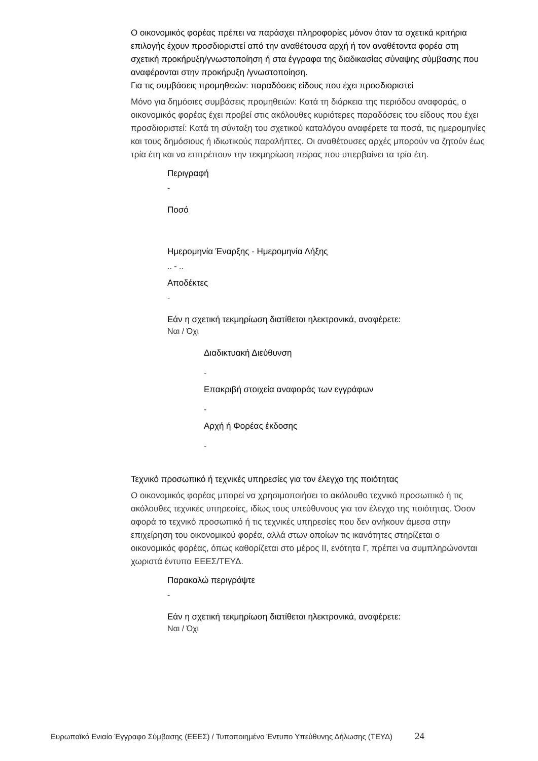Ο οικονομικός φορέας πρέπει να παράσχει πληροφορίες μόνον όταν τα σχετικά κριτήρια επιλογής έχουν προσδιοριστεί από την αναθέτουσα αρχή ή τον αναθέτοντα φορέα στη σχετική προκήρυξη/γνωστοποίηση ή στα έγγραφα της διαδικασίας σύναψης σύμβασης που αναφέρονται στην προκήρυξη /γνωστοποίηση.
Για τις συμβάσεις προμηθειών: παραδόσεις είδους που έχει προσδιοριστεί
Μόνο για δημόσιες συμβάσεις προμηθειών: Κατά τη διάρκεια της περιόδου αναφοράς, ο οικονομικός φορέας έχει προβεί στις ακόλουθες κυριότερες παραδόσεις του είδους που έχει προσδιοριστεί: Κατά τη σύνταξη του σχετικού καταλόγου αναφέρετε τα ποσά, τις ημερομηνίες και τους δημόσιους ή ιδιωτικούς παραλήπτες. Οι αναθέτουσες αρχές μπορούν να ζητούν έως τρία έτη και να επιτρέπουν την τεκμηρίωση πείρας που υπερβαίνει τα τρία έτη.
Περιγραφή
-
Ποσό
Ημερομηνία Έναρξης - Ημερομηνία Λήξης
.. - ..
Αποδέκτες
-
Εάν η σχετική τεκμηρίωση διατίθεται ηλεκτρονικά, αναφέρετε:
Ναι / Όχι
Διαδικτυακή Διεύθυνση
-
Επακριβή στοιχεία αναφοράς των εγγράφων
-
Αρχή ή Φορέας έκδοσης
-
Τεχνικό προσωπικό ή τεχνικές υπηρεσίες για τον έλεγχο της ποιότητας
Ο οικονομικός φορέας μπορεί να χρησιμοποιήσει το ακόλουθο τεχνικό προσωπικό ή τις ακόλουθες τεχνικές υπηρεσίες, ιδίως τους υπεύθυνους για τον έλεγχο της ποιότητας. Όσον αφορά το τεχνικό προσωπικό ή τις τεχνικές υπηρεσίες που δεν ανήκουν άμεσα στην επιχείρηση του οικονομικού φορέα, αλλά στων οποίων τις ικανότητες στηρίζεται ο οικονομικός φορέας, όπως καθορίζεται στο μέρος ΙΙ, ενότητα Γ, πρέπει να συμπληρώνονται χωριστά έντυπα ΕΕΕΣ/ΤΕΥΔ.
Παρακαλώ περιγράψτε
-
Εάν η σχετική τεκμηρίωση διατίθεται ηλεκτρονικά, αναφέρετε:
Ναι / Όχι
Ευρωπαϊκό Ενιαίο Έγγραφο Σύμβασης (ΕΕΕΣ) / Τυποποιημένο Έντυπο Υπεύθυνης Δήλωσης (ΤΕΥΔ) 24